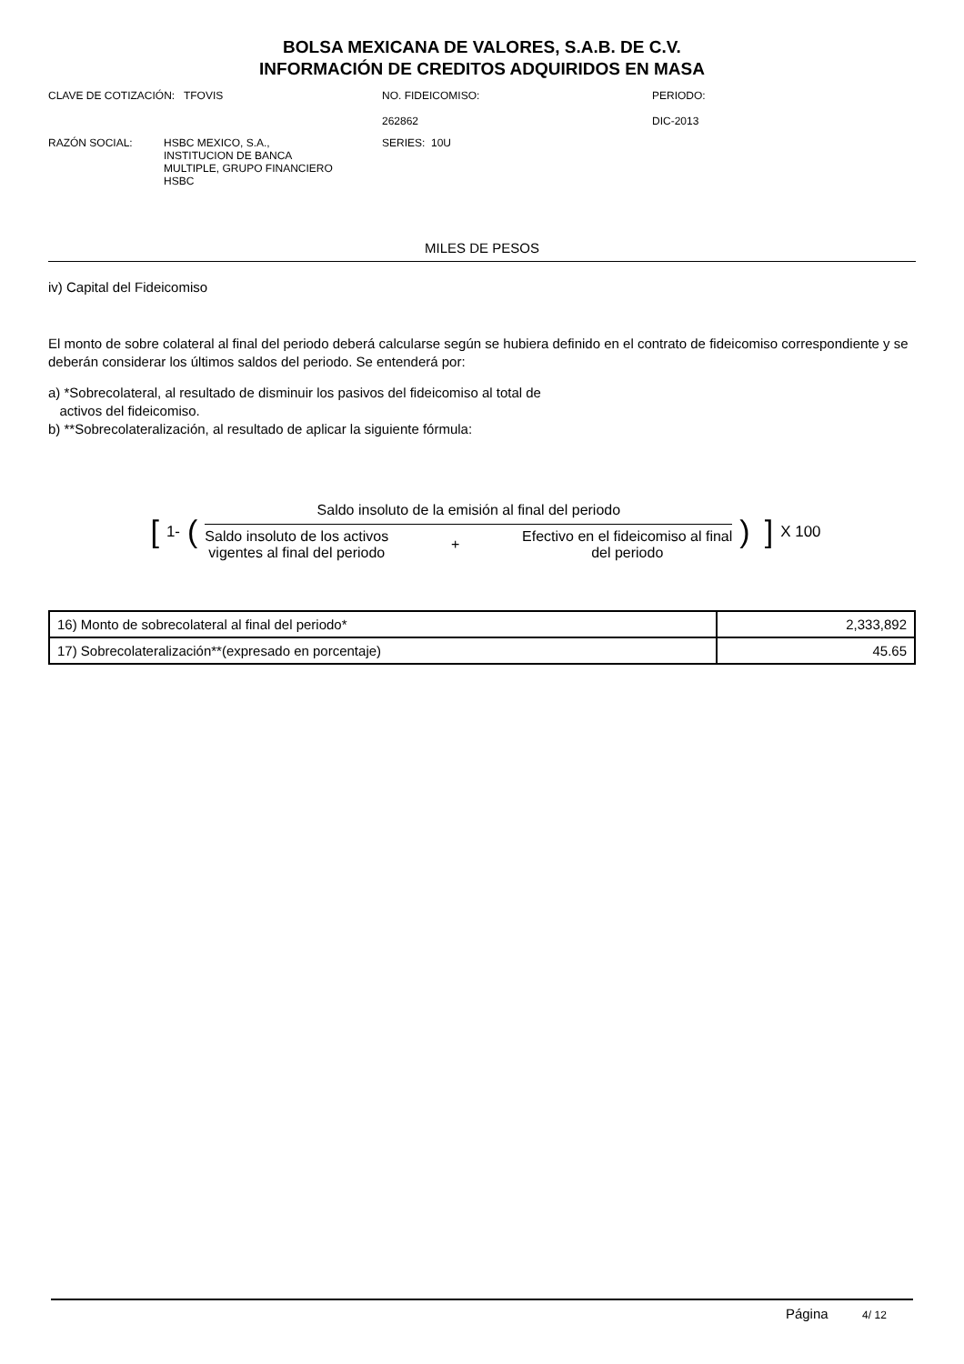BOLSA MEXICANA DE VALORES, S.A.B. DE C.V.
INFORMACIÓN DE CREDITOS ADQUIRIDOS EN MASA
CLAVE DE COTIZACIÓN: TFOVIS NO. FIDEICOMISO:
262862
PERIODO:
DIC-2013
RAZÓN SOCIAL: HSBC MEXICO, S.A.,
INSTITUCION DE BANCA
MULTIPLE, GRUPO FINANCIERO
HSBC
SERIES: 10U
MILES DE PESOS
iv) Capital del Fideicomiso
El monto de sobre colateral al final del periodo deberá calcularse según se hubiera definido en el contrato de fideicomiso correspondiente y se deberán considerar los últimos saldos del periodo. Se entenderá por:
a) *Sobrecolateral, al resultado de disminuir los pasivos del fideicomiso al total de
activos del fideicomiso.
b) **Sobrecolateralización, al resultado de aplicar la siguiente fórmula:
[1- (
Saldo insoluto de la emisión al final del periodo
Saldo insoluto de los activos
vigentes al final del periodo + Efectivo en el fideicomiso al final
del periodo
)] X 100
| 16) Monto de sobrecolateral al final del periodo* | 2,333,892 |
| 17) Sobrecolateralización**(expresado en porcentaje) | 45.65 |
Página 4/ 12